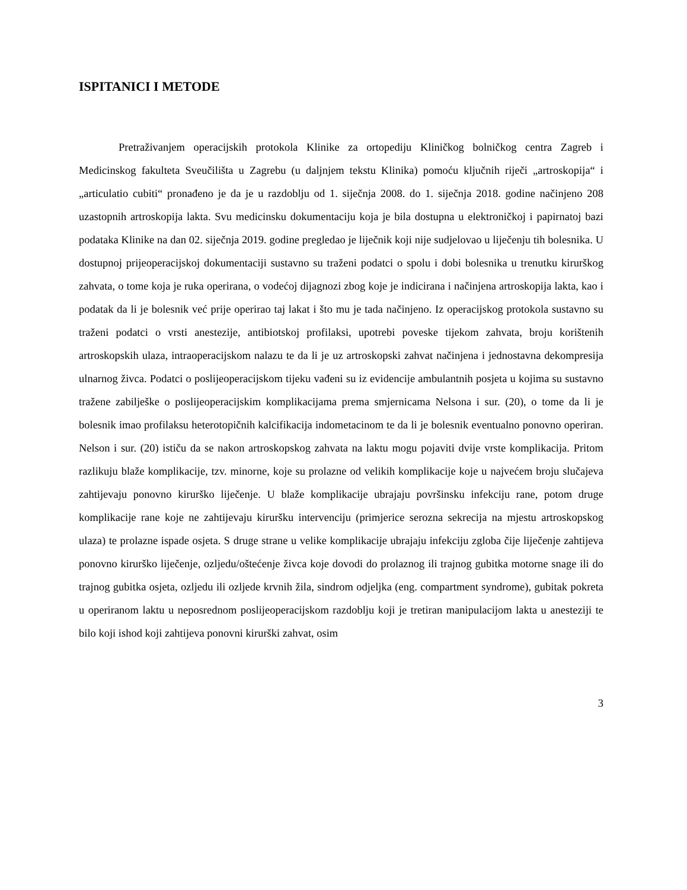ISPITANICI I METODE
Pretraživanjem operacijskih protokola Klinike za ortopediju Kliničkog bolničkog centra Zagreb i Medicinskog fakulteta Sveučilišta u Zagrebu (u daljnjem tekstu Klinika) pomoću ključnih riječi „artroskopija“ i „articulatio cubiti“ pronađeno je da je u razdoblju od 1. siječnja 2008. do 1. siječnja 2018. godine načinjeno 208 uzastopnih artroskopija lakta. Svu medicinsku dokumentaciju koja je bila dostupna u elektroničkoj i papirnatoj bazi podataka Klinike na dan 02. siječnja 2019. godine pregledao je liječnik koji nije sudjelovao u liječenju tih bolesnika. U dostupnoj prijeoperacijskoj dokumentaciji sustavno su traženi podatci o spolu i dobi bolesnika u trenutku kirurškog zahvata, o tome koja je ruka operirana, o vodećoj dijagnozi zbog koje je indicirana i načinjena artroskopija lakta, kao i podatak da li je bolesnik već prije operirao taj lakat i što mu je tada načinjeno. Iz operacijskog protokola sustavno su traženi podatci o vrsti anestezije, antibiotskoj profilaksi, upotrebi poveske tijekom zahvata, broju korištenih artroskopskih ulaza, intraoperacijskom nalazu te da li je uz artroskopski zahvat načinjena i jednostavna dekompresija ulnarnog živca. Podatci o poslijeoperacijskom tijeku vađeni su iz evidencije ambulantnih posjeta u kojima su sustavno tražene zabilješke o poslijeoperacijskim komplikacijama prema smjernicama Nelsona i sur. (20), o tome da li je bolesnik imao profilaksu heterotopičnih kalcifikacija indometacinom te da li je bolesnik eventualno ponovno operiran. Nelson i sur. (20) ističu da se nakon artroskopskog zahvata na laktu mogu pojaviti dvije vrste komplikacija. Pritom razlikuju blaže komplikacije, tzv. minorne, koje su prolazne od velikih komplikacije koje u najvećem broju slučajeva zahtijevaju ponovno kirurško liječenje. U blaže komplikacije ubrajaju površinsku infekciju rane, potom druge komplikacije rane koje ne zahtijevaju kiruršku intervenciju (primjerice serozna sekrecija na mjestu artroskopskog ulaza) te prolazne ispade osjeta. S druge strane u velike komplikacije ubrajaju infekciju zgloba čije liječenje zahtijeva ponovno kirurško liječenje, ozljedu/oštećenje živca koje dovodi do prolaznog ili trajnog gubitka motorne snage ili do trajnog gubitka osjeta, ozljedu ili ozljede krvnih žila, sindrom odjeljka (eng. compartment syndrome), gubitak pokreta u operiranom laktu u neposrednom poslijeoperacijskom razdoblju koji je tretiran manipulacijom lakta u anesteziji te bilo koji ishod koji zahtijeva ponovni kirurški zahvat, osim
3